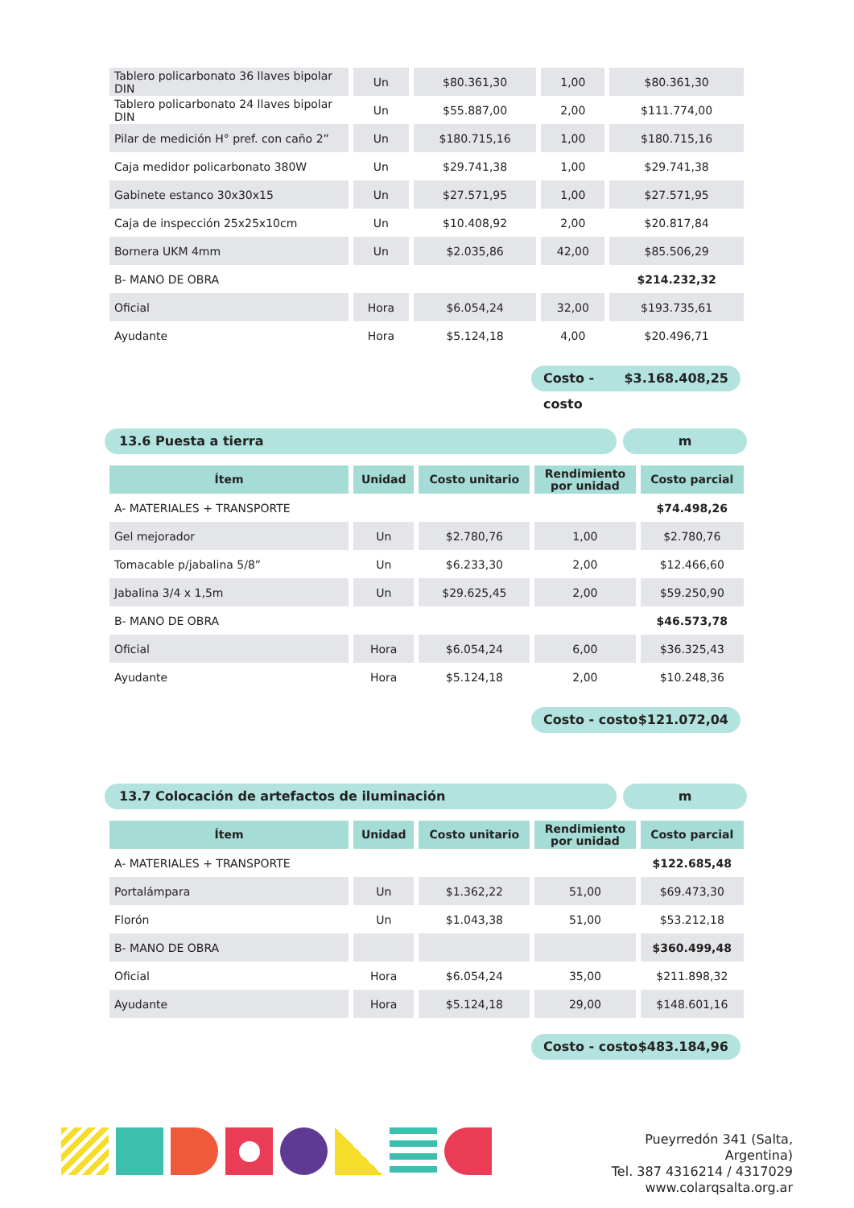| Tablero policarbonato 36 llaves bipolar DIN | Un | $80.361,30 | 1,00 | $80.361,30 |
| Tablero policarbonato 24 llaves bipolar DIN | Un | $55.887,00 | 2,00 | $111.774,00 |
| Pilar de medición H° pref. con caño 2” | Un | $180.715,16 | 1,00 | $180.715,16 |
| Caja medidor policarbonato 380W | Un | $29.741,38 | 1,00 | $29.741,38 |
| Gabinete estanco 30x30x15 | Un | $27.571,95 | 1,00 | $27.571,95 |
| Caja de inspección 25x25x10cm | Un | $10.408,92 | 2,00 | $20.817,84 |
| Bornera UKM 4mm | Un | $2.035,86 | 42,00 | $85.506,29 |
| B- MANO DE OBRA | | | | $214.232,32 |
| Oficial | Hora | $6.054,24 | 32,00 | $193.735,61 |
| Ayudante | Hora | $5.124,18 | 4,00 | $20.496,71 |
Costo - costo $3.168.408,25
13.6 Puesta a tierra m
| Ítem | Unidad | Costo unitario | Rendimiento por unidad | Costo parcial |
| --- | --- | --- | --- | --- |
| A- MATERIALES + TRANSPORTE | | | | $74.498,26 |
| Gel mejorador | Un | $2.780,76 | 1,00 | $2.780,76 |
| Tomacable p/jabalina 5/8” | Un | $6.233,30 | 2,00 | $12.466,60 |
| Jabalina 3/4 x 1,5m | Un | $29.625,45 | 2,00 | $59.250,90 |
| B- MANO DE OBRA | | | | $46.573,78 |
| Oficial | Hora | $6.054,24 | 6,00 | $36.325,43 |
| Ayudante | Hora | $5.124,18 | 2,00 | $10.248,36 |
Costo - costo $121.072,04
13.7 Colocación de artefactos de iluminación m
| Ítem | Unidad | Costo unitario | Rendimiento por unidad | Costo parcial |
| --- | --- | --- | --- | --- |
| A- MATERIALES + TRANSPORTE | | | | $122.685,48 |
| Portalámpara | Un | $1.362,22 | 51,00 | $69.473,30 |
| Florón | Un | $1.043,38 | 51,00 | $53.212,18 |
| B- MANO DE OBRA | | | | $360.499,48 |
| Oficial | Hora | $6.054,24 | 35,00 | $211.898,32 |
| Ayudante | Hora | $5.124,18 | 29,00 | $148.601,16 |
Costo - costo $483.184,96
Pueyrredón 341 (Salta, Argentina)
Tel. 387 4316214 / 4317029
www.colarqsalta.org.ar